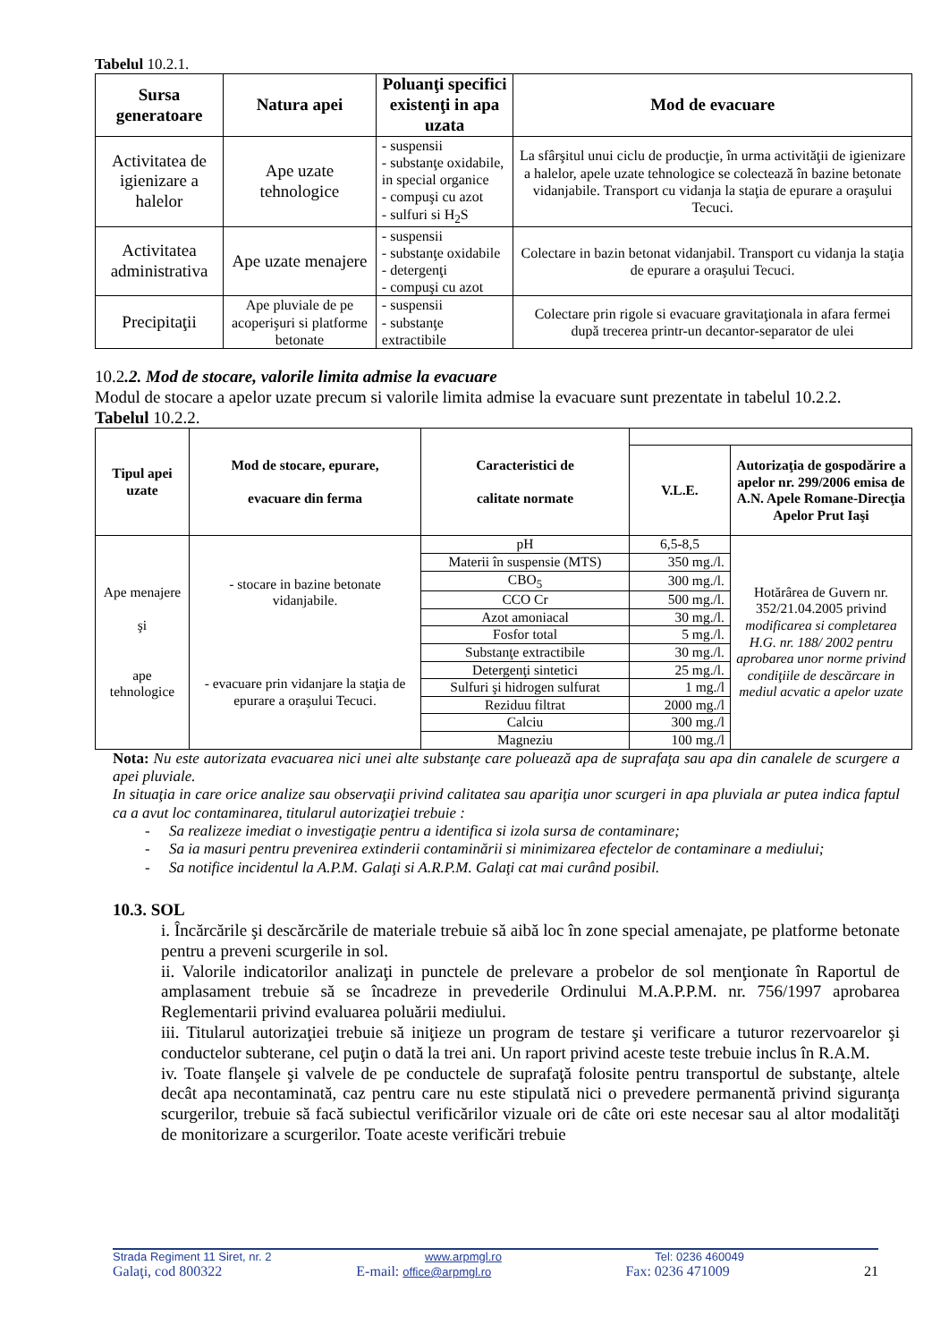Tabelul 10.2.1.
| Sursa generatoare | Natura apei | Poluanţi specifici existenţi in apa uzata | Mod de evacuare |
| --- | --- | --- | --- |
| Activitatea de igienizare a halelor | Ape uzate tehnologice | - suspensii - substanţe oxidabile, in special organice - compuşi cu azot - sulfuri si H<sub>2</sub>S | La sfârşitul unui ciclu de producţie, în urma activităţii de igienizare a halelor, apele uzate tehnologice se colectează în bazine betonate vidanjabile. Transport cu vidanja la staţia de epurare a oraşului Tecuci. |
| Activitatea administrativa | Ape uzate menajere | - suspensii - substanţe oxidabile - detergenţi - compuşi cu azot | Colectare in bazin betonat vidanjabil. Transport cu vidanja la staţia de epurare a oraşului Tecuci. |
| Precipitaţii | Ape pluviale de pe acoperişuri si platforme betonate | - suspensii - substanţe extractibile | Colectare prin rigole si evacuare gravitaţionala in afara fermei după trecerea printr-un decantor-separator de ulei |
10.2.2. Mod de stocare, valorile limita admise la evacuare
Modul de stocare a apelor uzate precum si valorile limita admise la evacuare sunt prezentate in tabelul 10.2.2.
Tabelul 10.2.2.
| Tipul apei uzate | Mod de stocare, epurare, evacuare din ferma | Caracteristici de calitate normate | | |
| --- | --- | --- | --- | --- |
| | | | V.L.E. | Autorizaţia de gospodărire a apelor nr. 299/2006 emisa de A.N. Apele Romane-Direcţia Apelor Prut Iaşi |
| Ape menajere şi ape tehnologice | - stocare in bazine betonate vidanjabile. - evacuare prin vidanjare la staţia de epurare a oraşului Tecuci. | pH | 6,5-8,5 | Hotărârea de Guvern nr. 352/21.04.2005 privind modificarea si completarea H.G. nr. 188/ 2002 pentru aprobarea unor norme privind condiţiile de descărcare in mediul acvatic a apelor uzate |
| | | Materii în suspensie (MTS) | 350 mg./l. | |
| | | CBO<sub>5</sub> | 300 mg./l. | |
| | | CCO Cr | 500 mg./l. | |
| | | Azot amoniacal | 30 mg./l. | |
| | | Fosfor total | 5 mg./l. | |
| | | Substanţe extractibile | 30 mg./l. | |
| | | Detergenţi sintetici | 25 mg./l. | |
| | | Sulfuri şi hidrogen sulfurat | 1 mg./l | |
| | | Reziduu filtrat | 2000 mg./l | |
| | | Calciu | 300 mg./l | |
| | | Magneziu | 100 mg./l | |
Nota: Nu este autorizata evacuarea nici unei alte substanţe care poluează apa de suprafaţa sau apa din canalele de scurgere a apei pluviale.
In situaţia in care orice analize sau observaţii privind calitatea sau apariţia unor scurgeri in apa pluviala ar putea indica faptul ca a avut loc contaminarea, titularul autorizaţiei trebuie :
- Sa realizeze imediat o investigaţie pentru a identifica si izola sursa de contaminare;
- Sa ia masuri pentru prevenirea extinderii contaminării si minimizarea efectelor de contaminare a mediului;
- Sa notifice incidentul la A.P.M. Galaţi si A.R.P.M. Galaţi cat mai curând posibil.
10.3. SOL
i. Încărcările şi descărcările de materiale trebuie să aibă loc în zone special amenajate, pe platforme betonate pentru a preveni scurgerile in sol.
ii. Valorile indicatorilor analizaţi in punctele de prelevare a probelor de sol menţionate în Raportul de amplasament trebuie să se încadreze in prevederile Ordinului M.A.P.P.M. nr. 756/1997 aprobarea Reglementarii privind evaluarea poluării mediului.
iii. Titularul autorizaţiei trebuie să iniţieze un program de testare şi verificare a tuturor rezervoarelor şi conductelor subterane, cel puţin o dată la trei ani. Un raport privind aceste teste trebuie inclus în R.A.M.
iv. Toate flanşele şi valvele de pe conductele de suprafaţă folosite pentru transportul de substanţe, altele decât apa necontaminată, caz pentru care nu este stipulată nici o prevedere permanentă privind siguranţa scurgerilor, trebuie să facă subiectul verificărilor vizuale ori de câte ori este necesar sau al altor modalităţi de monitorizare a scurgerilor. Toate aceste verificări trebuie
Strada Regiment 11 Siret, nr. 2 www.arpmgl.ro Tel: 0236 460049
Galaţi, cod 800322 E-mail: office@arpmgl.ro Fax: 0236 471009 21